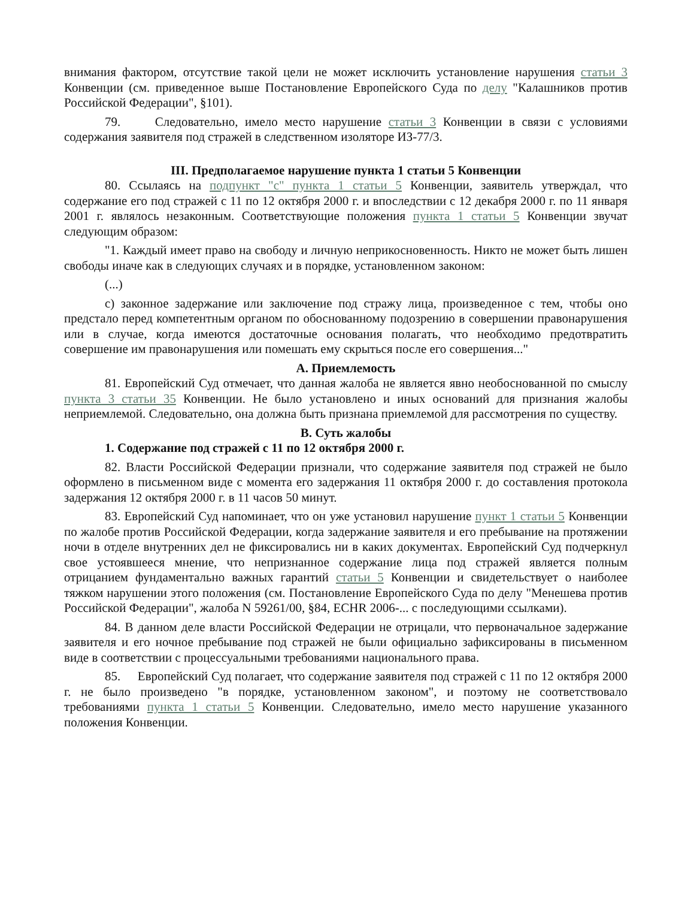внимания фактором, отсутствие такой цели не может исключить установление нарушения статьи 3 Конвенции (см. приведенное выше Постановление Европейского Суда по делу "Калашников против Российской Федерации", §101).
79. Следовательно, имело место нарушение статьи 3 Конвенции в связи с условиями содержания заявителя под стражей в следственном изоляторе ИЗ-77/3.
III. Предполагаемое нарушение пункта 1 статьи 5 Конвенции
80. Ссылаясь на подпункт "c" пункта 1 статьи 5 Конвенции, заявитель утверждал, что содержание его под стражей с 11 по 12 октября 2000 г. и впоследствии с 12 декабря 2000 г. по 11 января 2001 г. являлось незаконным. Соответствующие положения пункта 1 статьи 5 Конвенции звучат следующим образом:
"1. Каждый имеет право на свободу и личную неприкосновенность. Никто не может быть лишен свободы иначе как в следующих случаях и в порядке, установленном законом:
(...)
c) законное задержание или заключение под стражу лица, произведенное с тем, чтобы оно предстало перед компетентным органом по обоснованному подозрению в совершении правонарушения или в случае, когда имеются достаточные основания полагать, что необходимо предотвратить совершение им правонарушения или помешать ему скрыться после его совершения..."
A. Приемлемость
81. Европейский Суд отмечает, что данная жалоба не является явно необоснованной по смыслу пункта 3 статьи 35 Конвенции. Не было установлено и иных оснований для признания жалобы неприемлемой. Следовательно, она должна быть признана приемлемой для рассмотрения по существу.
B. Суть жалобы
1. Содержание под стражей с 11 по 12 октября 2000 г.
82. Власти Российской Федерации признали, что содержание заявителя под стражей не было оформлено в письменном виде с момента его задержания 11 октября 2000 г. до составления протокола задержания 12 октября 2000 г. в 11 часов 50 минут.
83. Европейский Суд напоминает, что он уже установил нарушение пункт 1 статьи 5 Конвенции по жалобе против Российской Федерации, когда задержание заявителя и его пребывание на протяжении ночи в отделе внутренних дел не фиксировались ни в каких документах. Европейский Суд подчеркнул свое устоявшееся мнение, что непризнанное содержание лица под стражей является полным отрицанием фундаментально важных гарантий статьи 5 Конвенции и свидетельствует о наиболее тяжком нарушении этого положения (см. Постановление Европейского Суда по делу "Менешева против Российской Федерации", жалоба N 59261/00, §84, ECHR 2006-... с последующими ссылками).
84. В данном деле власти Российской Федерации не отрицали, что первоначальное задержание заявителя и его ночное пребывание под стражей не были официально зафиксированы в письменном виде в соответствии с процессуальными требованиями национального права.
85. Европейский Суд полагает, что содержание заявителя под стражей с 11 по 12 октября 2000 г. не было произведено "в порядке, установленном законом", и поэтому не соответствовало требованиями пункта 1 статьи 5 Конвенции. Следовательно, имело место нарушение указанного положения Конвенции.